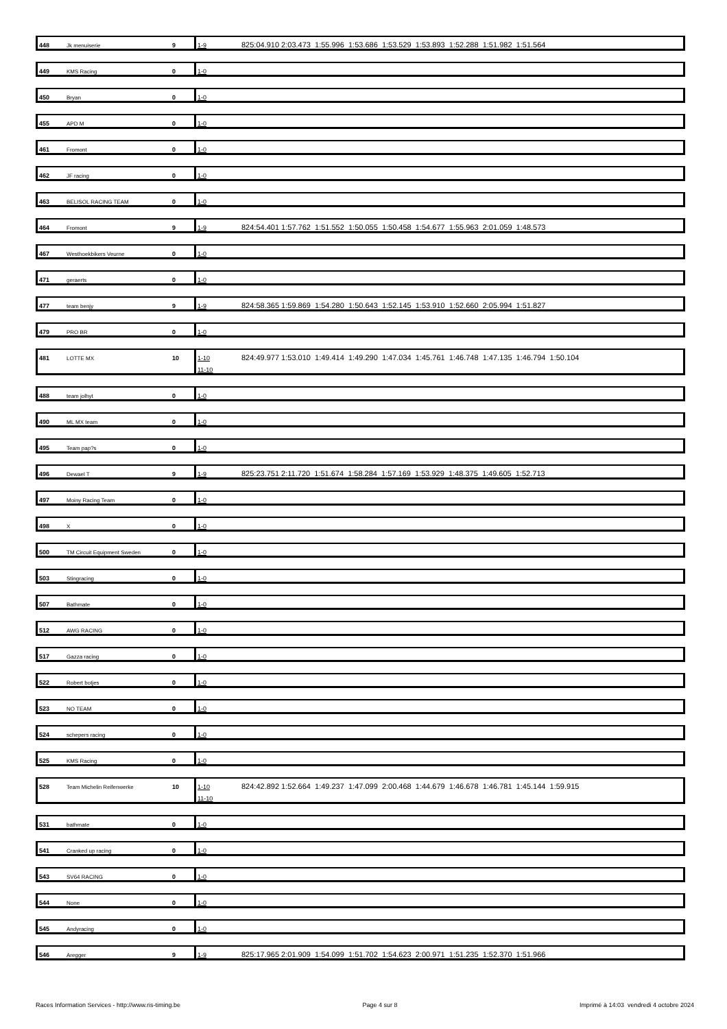| 448 | Jk menuiserie | 9 | 1-9 | 825:04.910 2:03.473 1:55.996 1:53.686 1:53.529 1:53.893 1:52.288 1:51.982 1:51.564 |
| 449 | KMS Racing | 0 | 1-0 | |
| 450 | Bryan | 0 | 1-0 | |
| 455 | APD M | 0 | 1-0 | |
| 461 | Fromont | 0 | 1-0 | |
| 462 | JF racing | 0 | 1-0 | |
| 463 | BELISOL RACING TEAM | 0 | 1-0 | |
| 464 | Fromont | 9 | 1-9 | 824:54.401 1:57.762 1:51.552 1:50.055 1:50.458 1:54.677 1:55.963 2:01.059 1:48.573 |
| 467 | Westhoekbikers Veurne | 0 | 1-0 | |
| 471 | geraerts | 0 | 1-0 | |
| 477 | team benjy | 9 | 1-9 | 824:58.365 1:59.869 1:54.280 1:50.643 1:52.145 1:53.910 1:52.660 2:05.994 1:51.827 |
| 479 | PRO BR | 0 | 1-0 | |
| 481 | LOTTE MX | 10 | 1-10 | 824:49.977 1:53.010 1:49.414 1:49.290 1:47.034 1:45.761 1:46.748 1:47.135 1:46.794 1:50.104 |
| | | | 11-10 | |
| 488 | team jolhyt | 0 | 1-0 | |
| 490 | ML MX team | 0 | 1-0 | |
| 495 | Team pap?s | 0 | 1-0 | |
| 496 | Dewael T | 9 | 1-9 | 825:23.751 2:11.720 1:51.674 1:58.284 1:57.169 1:53.929 1:48.375 1:49.605 1:52.713 |
| 497 | Moiny Racing Team | 0 | 1-0 | |
| 498 | X | 0 | 1-0 | |
| 500 | TM Circuit Equipment Sweden | 0 | 1-0 | |
| 503 | Stingracing | 0 | 1-0 | |
| 507 | Bathmate | 0 | 1-0 | |
| 512 | AWG RACING | 0 | 1-0 | |
| 517 | Gazza racing | 0 | 1-0 | |
| 522 | Robert botjes | 0 | 1-0 | |
| 523 | NO TEAM | 0 | 1-0 | |
| 524 | schepers racing | 0 | 1-0 | |
| 525 | KMS Racing | 0 | 1-0 | |
| 528 | Team Michelin Reifenwerke | 10 | 1-10 | 824:42.892 1:52.664 1:49.237 1:47.099 2:00.468 1:44.679 1:46.678 1:46.781 1:45.144 1:59.915 |
| | | | 11-10 | |
| 531 | bathmate | 0 | 1-0 | |
| 541 | Cranked up racing | 0 | 1-0 | |
| 543 | SV64 RACING | 0 | 1-0 | |
| 544 | None | 0 | 1-0 | |
| 545 | Andyracing | 0 | 1-0 | |
| 546 | Aregger | 9 | 1-9 | 825:17.965 2:01.909 1:54.099 1:51.702 1:54.623 2:00.971 1:51.235 1:52.370 1:51.966 |
Races Information Services - http://www.ris-timing.be Page 4 sur 8 Imprimé à 14:03 vendredi 4 octobre 2024